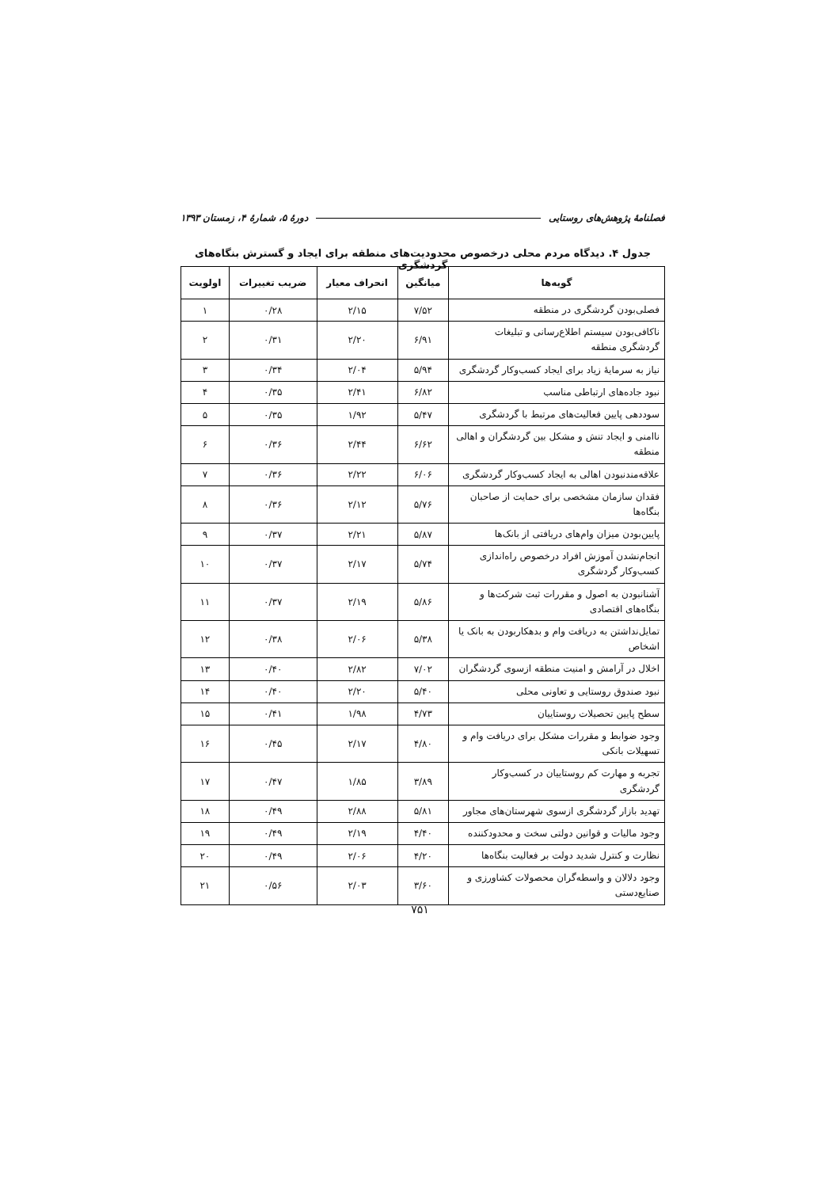فصلنامهٔ پژوهش‌های روستایی دورهٔ ۵، شمارهٔ ۴، زمستان ۱۳۹۳
جدول ۴. دیدگاه مردم محلی درخصوص محدودیت‌های منطقه برای ایجاد و گسترش بنگاه‌های گردشگری
| گویه‌ها | میانگین | انحراف معیار | ضریب تغییرات | اولویت |
| --- | --- | --- | --- | --- |
| فصلی‌بودن گردشگری در منطقه | ۷/۵۲ | ۲/۱۵ | ۰/۲۸ | ۱ |
| ناکافی‌بودن سیستم اطلاع‌رسانی و تبلیغات گردشگری منطقه | ۶/۹۱ | ۲/۲۰ | ۰/۳۱ | ۲ |
| نیاز به سرمایهٔ زیاد برای ایجاد کسب‌وکار گردشگری | ۵/۹۴ | ۲/۰۴ | ۰/۳۴ | ۳ |
| نبود جاده‌های ارتباطی مناسب | ۶/۸۲ | ۲/۴۱ | ۰/۳۵ | ۴ |
| سوددهی پایین فعالیت‌های مرتبط با گردشگری | ۵/۴۷ | ۱/۹۲ | ۰/۳۵ | ۵ |
| ناامنی و ایجاد تنش و مشکل بین گردشگران و اهالی منطقه | ۶/۶۲ | ۲/۴۴ | ۰/۳۶ | ۶ |
| علاقه‌مندنبودن اهالی به ایجاد کسب‌وکار گردشگری | ۶/۰۶ | ۲/۲۲ | ۰/۳۶ | ۷ |
| فقدان سازمان مشخصی برای حمایت از صاحبان بنگاه‌ها | ۵/۷۶ | ۲/۱۲ | ۰/۳۶ | ۸ |
| پایین‌بودن میزان وام‌های دریافتی از بانک‌ها | ۵/۸۷ | ۲/۲۱ | ۰/۳۷ | ۹ |
| انجام‌نشدن آموزش افراد درخصوص راه‌اندازی کسب‌وکار گردشگری | ۵/۷۴ | ۲/۱۷ | ۰/۳۷ | ۱۰ |
| آشنانبودن به اصول و مقررات ثبت شرکت‌ها و بنگاه‌های اقتصادی | ۵/۸۶ | ۲/۱۹ | ۰/۳۷ | ۱۱ |
| تمایل‌نداشتن به دریافت وام و بدهکاربودن به بانک یا اشخاص | ۵/۳۸ | ۲/۰۶ | ۰/۳۸ | ۱۲ |
| اخلال در آرامش و امنیت منطقه ازسوی گردشگران | ۷/۰۲ | ۲/۸۲ | ۰/۴۰ | ۱۳ |
| نبود صندوق روستایی و تعاونی محلی | ۵/۴۰ | ۲/۲۰ | ۰/۴۰ | ۱۴ |
| سطح پایین تحصیلات روستاییان | ۴/۷۳ | ۱/۹۸ | ۰/۴۱ | ۱۵ |
| وجود ضوابط و مقررات مشکل برای دریافت وام و تسهیلات بانکی | ۴/۸۰ | ۲/۱۷ | ۰/۴۵ | ۱۶ |
| تجربه و مهارت کم روستاییان در کسب‌وکار گردشگری | ۳/۸۹ | ۱/۸۵ | ۰/۴۷ | ۱۷ |
| تهدید بازار گردشگری ازسوی شهرستان‌های مجاور | ۵/۸۱ | ۲/۸۸ | ۰/۴۹ | ۱۸ |
| وجود مالیات و قوانین دولتی سخت و محدودکننده | ۴/۴۰ | ۲/۱۹ | ۰/۴۹ | ۱۹ |
| نظارت و کنترل شدید دولت بر فعالیت بنگاه‌ها | ۴/۲۰ | ۲/۰۶ | ۰/۴۹ | ۲۰ |
| وجود دلالان و واسطه‌گران محصولات کشاورزی و صنایع‌دستی | ۳/۶۰ | ۲/۰۳ | ۰/۵۶ | ۲۱ |
۷۵۱